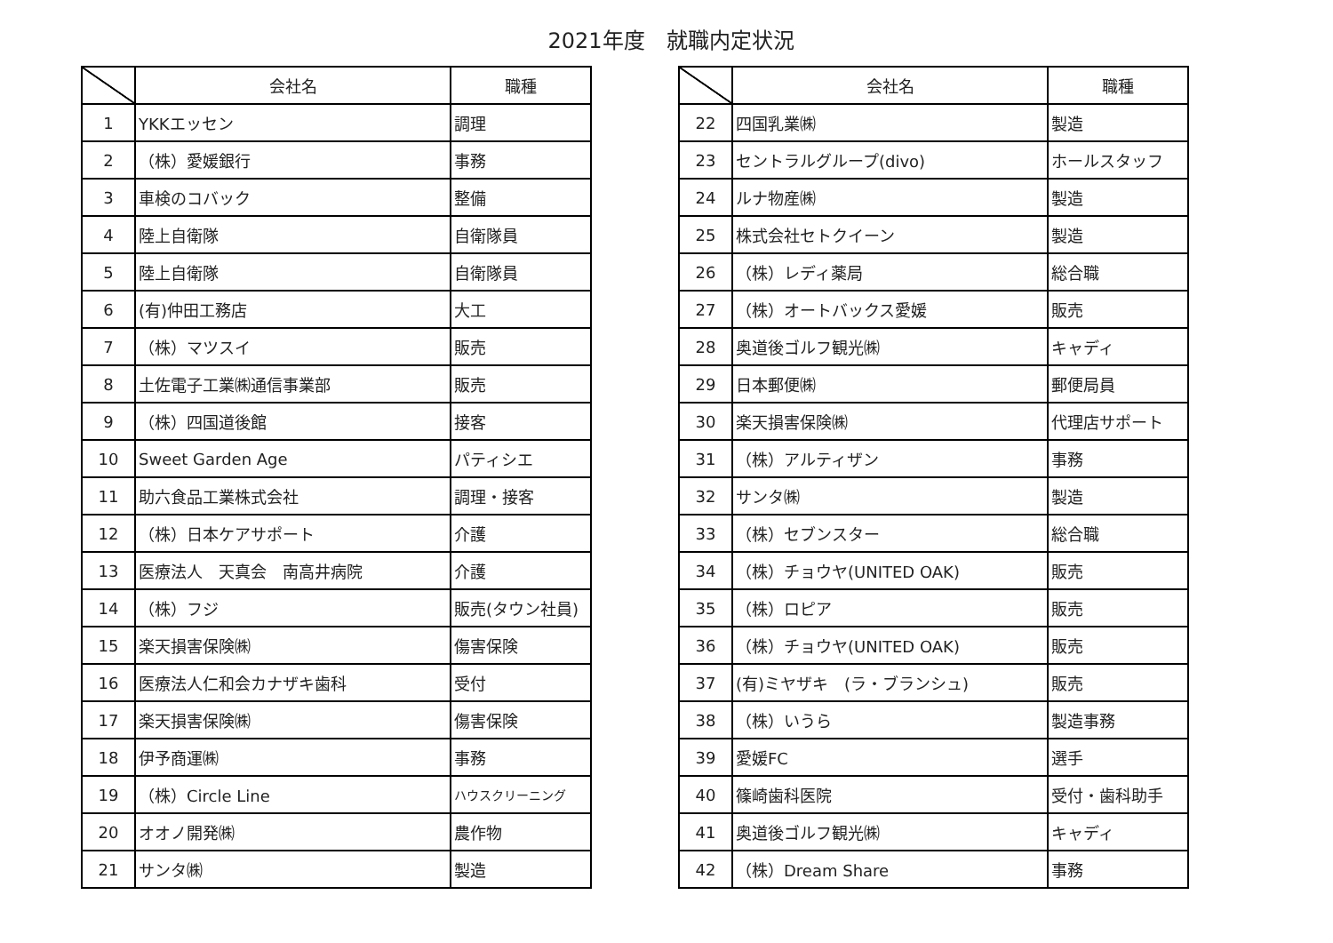2021年度　就職内定状況
| | 会社名 | 職種 |
| --- | --- | --- |
| 1 | YKKエッセン | 調理 |
| 2 | （株）愛媛銀行 | 事務 |
| 3 | 車検のコバック | 整備 |
| 4 | 陸上自衛隊 | 自衛隊員 |
| 5 | 陸上自衛隊 | 自衛隊員 |
| 6 | (有)仲田工務店 | 大工 |
| 7 | （株）マツスイ | 販売 |
| 8 | 土佐電子工業㈱通信事業部 | 販売 |
| 9 | （株）四国道後館 | 接客 |
| 10 | Sweet Garden Age | パティシエ |
| 11 | 助六食品工業株式会社 | 調理・接客 |
| 12 | （株）日本ケアサポート | 介護 |
| 13 | 医療法人 天真会 南高井病院 | 介護 |
| 14 | （株）フジ | 販売(タウン社員) |
| 15 | 楽天損害保険㈱ | 傷害保険 |
| 16 | 医療法人仁和会カナザキ歯科 | 受付 |
| 17 | 楽天損害保険㈱ | 傷害保険 |
| 18 | 伊予商運㈱ | 事務 |
| 19 | （株）Circle Line | ハウスクリーニング |
| 20 | オオノ開発㈱ | 農作物 |
| 21 | サンタ㈱ | 製造 |
| | 会社名 | 職種 |
| --- | --- | --- |
| 22 | 四国乳業㈱ | 製造 |
| 23 | セントラルグループ(divo) | ホールスタッフ |
| 24 | ルナ物産㈱ | 製造 |
| 25 | 株式会社セトクイーン | 製造 |
| 26 | （株）レディ薬局 | 総合職 |
| 27 | （株）オートバックス愛媛 | 販売 |
| 28 | 奥道後ゴルフ観光㈱ | キャディ |
| 29 | 日本郵便㈱ | 郵便局員 |
| 30 | 楽天損害保険㈱ | 代理店サポート |
| 31 | （株）アルティザン | 事務 |
| 32 | サンタ㈱ | 製造 |
| 33 | （株）セブンスター | 総合職 |
| 34 | （株）チョウヤ(UNITED OAK) | 販売 |
| 35 | （株）ロピア | 販売 |
| 36 | （株）チョウヤ(UNITED OAK) | 販売 |
| 37 | (有)ミヤザキ (ラ・ブランシュ) | 販売 |
| 38 | （株）いうら | 製造事務 |
| 39 | 愛媛FC | 選手 |
| 40 | 篠崎歯科医院 | 受付・歯科助手 |
| 41 | 奥道後ゴルフ観光㈱ | キャディ |
| 42 | （株）Dream Share | 事務 |